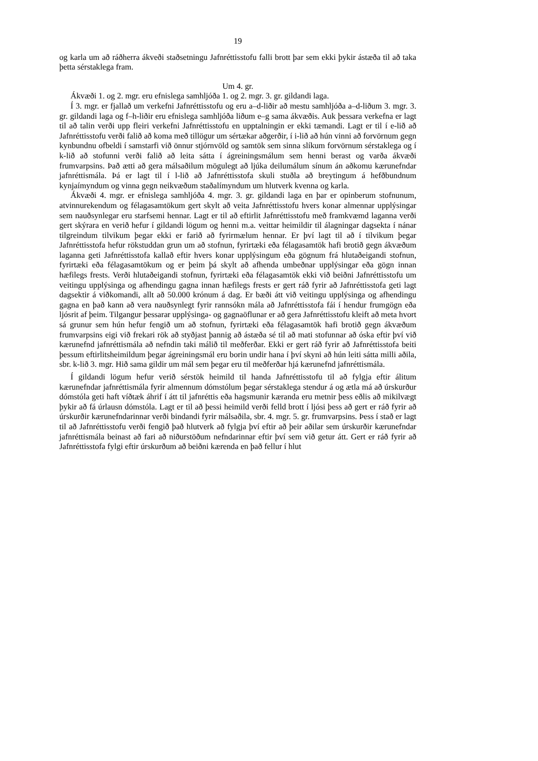19
og karla um að ráðherra ákveði staðsetningu Jafnréttisstofu falli brott þar sem ekki þykir ástæða til að taka þetta sérstaklega fram.
Um 4. gr.
Ákvæði 1. og 2. mgr. eru efnislega samhljóða 1. og 2. mgr. 3. gr. gildandi laga.
Í 3. mgr. er fjallað um verkefni Jafnréttisstofu og eru a–d-liðir að mestu samhljóða a–d-liðum 3. mgr. 3. gr. gildandi laga og f–h-liðir eru efnislega samhljóða liðum e–g sama ákvæðis. Auk þessara verkefna er lagt til að talin verði upp fleiri verkefni Jafnréttisstofu en upptalningin er ekki tæmandi. Lagt er til í e-lið að Jafnréttisstofu verði falið að koma með tillögur um sértækar aðgerðir, í i-lið að hún vinni að forvörnum gegn kynbundnu ofbeldi í samstarfi við önnur stjórnvöld og samtök sem sinna slíkum forvörnum sérstaklega og í k-lið að stofunni verði falið að leita sátta í ágreiningsmálum sem henni berast og varða ákvæði frumvarpsins. Það ætti að gera málsaðilum mögulegt að ljúka deilumálum sínum án aðkomu kærunefndar jafnréttismála. Þá er lagt til í l-lið að Jafnréttisstofa skuli stuðla að breytingum á hefðbundnum kynjaímyndum og vinna gegn neikvæðum staðalímyndum um hlutverk kvenna og karla.
Ákvæði 4. mgr. er efnislega samhljóða 4. mgr. 3. gr. gildandi laga en þar er opinberum stofnunum, atvinnurekendum og félagasamtökum gert skylt að veita Jafnréttisstofu hvers konar almennar upplýsingar sem nauðsynlegar eru starfsemi hennar. Lagt er til að eftirlit Jafnréttisstofu með framkvæmd laganna verði gert skýrara en verið hefur í gildandi lögum og henni m.a. veittar heimildir til álagningar dagsekta í nánar tilgreindum tilvikum þegar ekki er farið að fyrirmælum hennar. Er því lagt til að í tilvikum þegar Jafnréttisstofa hefur rökstuddan grun um að stofnun, fyrirtæki eða félagasamtök hafi brotið gegn ákvæðum laganna geti Jafnréttisstofa kallað eftir hvers konar upplýsingum eða gögnum frá hlutaðeigandi stofnun, fyrirtæki eða félagasamtökum og er þeim þá skylt að afhenda umbeðnar upplýsingar eða gögn innan hæfilegs frests. Verði hlutaðeigandi stofnun, fyrirtæki eða félagasamtök ekki við beiðni Jafnréttisstofu um veitingu upplýsinga og afhendingu gagna innan hæfilegs frests er gert ráð fyrir að Jafnréttisstofa geti lagt dagsektir á viðkomandi, allt að 50.000 krónum á dag. Er bæði átt við veitingu upplýsinga og afhendingu gagna en það kann að vera nauðsynlegt fyrir rannsókn mála að Jafnréttisstofa fái í hendur frumgögn eða ljósrit af þeim. Tilgangur þessarar upplýsinga- og gagnaöflunar er að gera Jafnréttisstofu kleift að meta hvort sá grunur sem hún hefur fengið um að stofnun, fyrirtæki eða félagasamtök hafi brotið gegn ákvæðum frumvarpsins eigi við frekari rök að styðjast þannig að ástæða sé til að mati stofunnar að óska eftir því við kærunefnd jafnréttismála að nefndin taki málið til meðferðar. Ekki er gert ráð fyrir að Jafnréttisstofa beiti þessum eftirlitsheimildum þegar ágreiningsmál eru borin undir hana í því skyni að hún leiti sátta milli aðila, sbr. k-lið 3. mgr. Hið sama gildir um mál sem þegar eru til meðferðar hjá kærunefnd jafnréttismála.
Í gildandi lögum hefur verið sérstök heimild til handa Jafnréttisstofu til að fylgja eftir álitum kærunefndar jafnréttismála fyrir almennum dómstólum þegar sérstaklega stendur á og ætla má að úrskurður dómstóla geti haft víðtæk áhrif í átt til jafnréttis eða hagsmunir kæranda eru metnir þess eðlis að mikilvægt þykir að fá úrlausn dómstóla. Lagt er til að þessi heimild verði felld brott í ljósi þess að gert er ráð fyrir að úrskurðir kærunefndarinnar verði bindandi fyrir málsaðila, sbr. 4. mgr. 5. gr. frumvarpsins. Þess í stað er lagt til að Jafnréttisstofu verði fengið það hlutverk að fylgja því eftir að þeir aðilar sem úrskurðir kærunefndar jafnréttismála beinast að fari að niðurstöðum nefndarinnar eftir því sem við getur átt. Gert er ráð fyrir að Jafnréttisstofa fylgi eftir úrskurðum að beiðni kærenda en það fellur í hlut